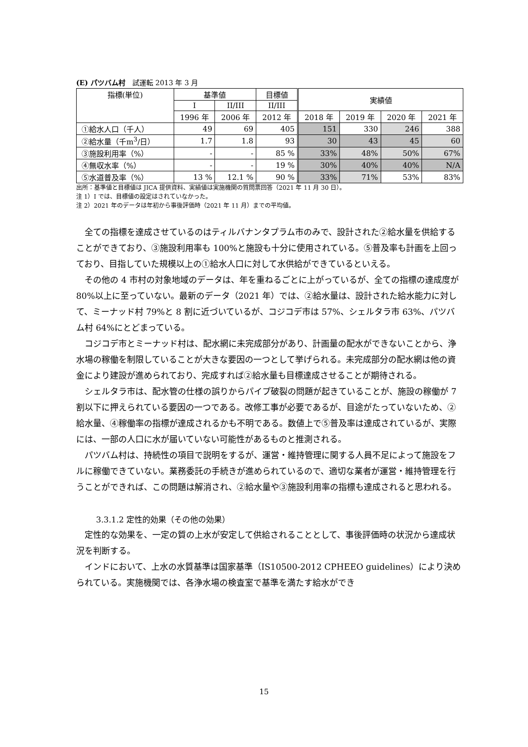(E) パツバム村　試運転 2013 年 3 月
| 指標(単位) | 基準値 | | 目標値 | 実績値 | | | |
| --- | --- | --- | --- | --- | --- | --- | --- |
| | I | II/III | II/III | | | | |
| | 1996 年 | 2006 年 | 2012 年 | 2018 年 | 2019 年 | 2020 年 | 2021 年 |
| ①給水人口（千人） | 49 | 69 | 405 | 151 | 330 | 246 | 388 |
| ②給水量（千m<sup>3</sup>/日） | 1.7 | 1.8 | 93 | 30 | 43 | 45 | 60 |
| ③施設利用率（%） | - | - | 85 % | 33% | 48% | 50% | 67% |
| ④無収水率（%） | - | - | 19 % | 30% | 40% | 40% | N/A |
| ⑤水道普及率（%） | 13 % | 12.1 % | 90 % | 33% | 71% | 53% | 83% |
出所：基準値と目標値は JICA 提供資料、実績値は実施機関の質問票回答（2021 年 11 月 30 日）。
注 1）I では、目標値の設定はされていなかった。
注 2）2021 年のデータは年初から事後評価時（2021 年 11 月）までの平均値。
全ての指標を達成させているのはティルバナンタプラム市のみで、設計された②給水量を供給することができており、③施設利用率も 100%と施設も十分に使用されている。⑤普及率も計画を上回っており、目指していた規模以上の①給水人口に対して水供給ができているといえる。
その他の 4 市村の対象地域のデータは、年を重ねるごとに上がっているが、全ての指標の達成度が 80%以上に至っていない。最新のデータ（2021 年）では、②給水量は、設計された給水能力に対して、ミーナッド村 79%と 8 割に近づいているが、コジコデ市は 57%、シェルタラ市 63%、パツバム村 64%にとどまっている。
コジコデ市とミーナッド村は、配水網に未完成部分があり、計画量の配水ができないことから、浄水場の稼働を制限していることが大きな要因の一つとして挙げられる。未完成部分の配水網は他の資金により建設が進められており、完成すれば②給水量も目標達成させることが期待される。
シェルタラ市は、配水管の仕様の誤りからパイプ破裂の問題が起きていることが、施設の稼働が 7 割以下に押えられている要因の一つである。改修工事が必要であるが、目途がたっていないため、②給水量、④稼働率の指標が達成されるかも不明である。数値上で⑤普及率は達成されているが、実際には、一部の人口に水が届いていない可能性があるものと推測される。
パツバム村は、持続性の項目で説明をするが、運営・維持管理に関する人員不足によって施設をフルに稼働できていない。業務委託の手続きが進められているので、適切な業者が運営・維持管理を行うことができれば、この問題は解消され、②給水量や③施設利用率の指標も達成されると思われる。
3.3.1.2 定性的効果（その他の効果）
定性的な効果を、一定の質の上水が安定して供給されることとして、事後評価時の状況から達成状況を判断する。
インドにおいて、上水の水質基準は国家基準（IS10500-2012 CPHEEO guidelines）により決められている。実施機関では、各浄水場の検査室で基準を満たす給水ができ
15